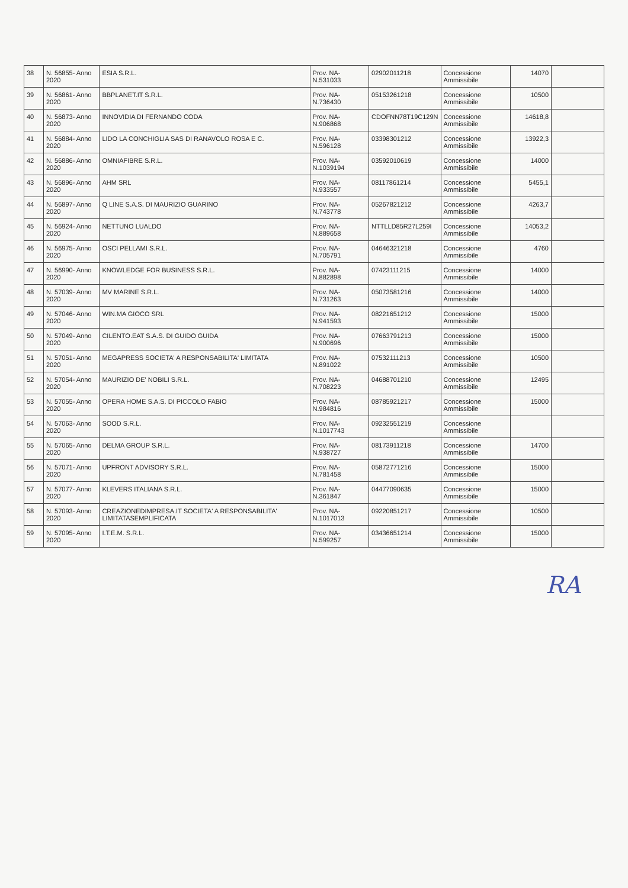| 38 | N. 56855- Anno 2020 | ESIA S.R.L. | Prov. NA- N.531033 | 02902011218 | Concessione Ammissibile | 14070 | |
| 39 | N. 56861- Anno 2020 | BBPLANET.IT S.R.L. | Prov. NA- N.736430 | 05153261218 | Concessione Ammissibile | 10500 | |
| 40 | N. 56873- Anno 2020 | INNOVIDIA DI FERNANDO CODA | Prov. NA- N.906868 | CDOFNN78T19C129N | Concessione Ammissibile | 14618,8 | |
| 41 | N. 56884- Anno 2020 | LIDO LA CONCHIGLIA SAS DI RANAVOLO ROSA E C. | Prov. NA- N.596128 | 03398301212 | Concessione Ammissibile | 13922,3 | |
| 42 | N. 56886- Anno 2020 | OMNIAFIBRE S.R.L. | Prov. NA- N.1039194 | 03592010619 | Concessione Ammissibile | 14000 | |
| 43 | N. 56896- Anno 2020 | AHM SRL | Prov. NA- N.933557 | 08117861214 | Concessione Ammissibile | 5455,1 | |
| 44 | N. 56897- Anno 2020 | Q LINE S.A.S. DI MAURIZIO GUARINO | Prov. NA- N.743778 | 05267821212 | Concessione Ammissibile | 4263,7 | |
| 45 | N. 56924- Anno 2020 | NETTUNO LUALDO | Prov. NA- N.889658 | NTTLLD85R27L259I | Concessione Ammissibile | 14053,2 | |
| 46 | N. 56975- Anno 2020 | OSCI PELLAMI S.R.L. | Prov. NA- N.705791 | 04646321218 | Concessione Ammissibile | 4760 | |
| 47 | N. 56990- Anno 2020 | KNOWLEDGE FOR BUSINESS S.R.L. | Prov. NA- N.882898 | 07423111215 | Concessione Ammissibile | 14000 | |
| 48 | N. 57039- Anno 2020 | MV MARINE S.R.L. | Prov. NA- N.731263 | 05073581216 | Concessione Ammissibile | 14000 | |
| 49 | N. 57046- Anno 2020 | WIN.MA GIOCO SRL | Prov. NA- N.941593 | 08221651212 | Concessione Ammissibile | 15000 | |
| 50 | N. 57049- Anno 2020 | CILENTO.EAT S.A.S. DI GUIDO GUIDA | Prov. NA- N.900696 | 07663791213 | Concessione Ammissibile | 15000 | |
| 51 | N. 57051- Anno 2020 | MEGAPRESS SOCIETA' A RESPONSABILITA' LIMITATA | Prov. NA- N.891022 | 07532111213 | Concessione Ammissibile | 10500 | |
| 52 | N. 57054- Anno 2020 | MAURIZIO DE' NOBILI S.R.L. | Prov. NA- N.708223 | 04688701210 | Concessione Ammissibile | 12495 | |
| 53 | N. 57055- Anno 2020 | OPERA HOME S.A.S. DI PICCOLO FABIO | Prov. NA- N.984816 | 08785921217 | Concessione Ammissibile | 15000 | |
| 54 | N. 57063- Anno 2020 | SOOD S.R.L. | Prov. NA- N.1017743 | 09232551219 | Concessione Ammissibile | | |
| 55 | N. 57065- Anno 2020 | DELMA GROUP S.R.L. | Prov. NA- N.938727 | 08173911218 | Concessione Ammissibile | 14700 | |
| 56 | N. 57071- Anno 2020 | UPFRONT ADVISORY S.R.L. | Prov. NA- N.781458 | 05872771216 | Concessione Ammissibile | 15000 | |
| 57 | N. 57077- Anno 2020 | KLEVERS ITALIANA S.R.L. | Prov. NA- N.361847 | 04477090635 | Concessione Ammissibile | 15000 | |
| 58 | N. 57093- Anno 2020 | CREAZIONEDIMPRESA.IT SOCIETA' A RESPONSABILITA' LIMITATASEMPLIFICATA | Prov. NA- N.1017013 | 09220851217 | Concessione Ammissibile | 10500 | |
| 59 | N. 57095- Anno 2020 | I.T.E.M. S.R.L. | Prov. NA- N.599257 | 03436651214 | Concessione Ammissibile | 15000 | |
RA